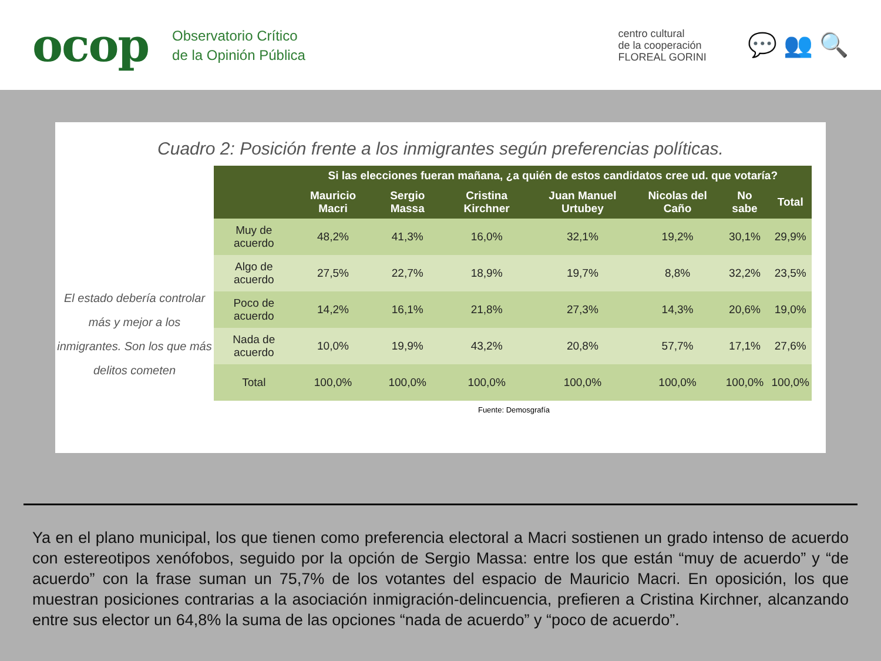ocop
Observatorio Crítico
de la Opinión Pública
centro cultural
de la cooperación
FLOREAL GORINI
💬 👥 🔍
Cuadro 2: Posición frente a los inmigrantes según preferencias políticas.
El estado debería controlar más y mejor a los inmigrantes. Son los que más delitos cometen
| | Si las elecciones fueran mañana, ¿a quién de estos candidatos cree ud. que votaría? | | | | | | |
| --- | --- | --- | --- | --- | --- | --- | --- |
| | Mauricio Macri | Sergio Massa | Cristina Kirchner | Juan Manuel Urtubey | Nicolas del Caño | No sabe | Total |
| Muy de acuerdo | 48,2% | 41,3% | 16,0% | 32,1% | 19,2% | 30,1% | 29,9% |
| Algo de acuerdo | 27,5% | 22,7% | 18,9% | 19,7% | 8,8% | 32,2% | 23,5% |
| Poco de acuerdo | 14,2% | 16,1% | 21,8% | 27,3% | 14,3% | 20,6% | 19,0% |
| Nada de acuerdo | 10,0% | 19,9% | 43,2% | 20,8% | 57,7% | 17,1% | 27,6% |
| Total | 100,0% | 100,0% | 100,0% | 100,0% | 100,0% | 100,0% | 100,0% |
Fuente: Demosgrafía
Ya en el plano municipal, los que tienen como preferencia electoral a Macri sostienen un grado intenso de acuerdo con estereotipos xenófobos, seguido por la opción de Sergio Massa: entre los que están “muy de acuerdo” y “de acuerdo” con la frase suman un 75,7% de los votantes del espacio de Mauricio Macri. En oposición, los que muestran posiciones contrarias a la asociación inmigración-delincuencia, prefieren a Cristina Kirchner, alcanzando entre sus elector un 64,8% la suma de las opciones “nada de acuerdo” y “poco de acuerdo”.